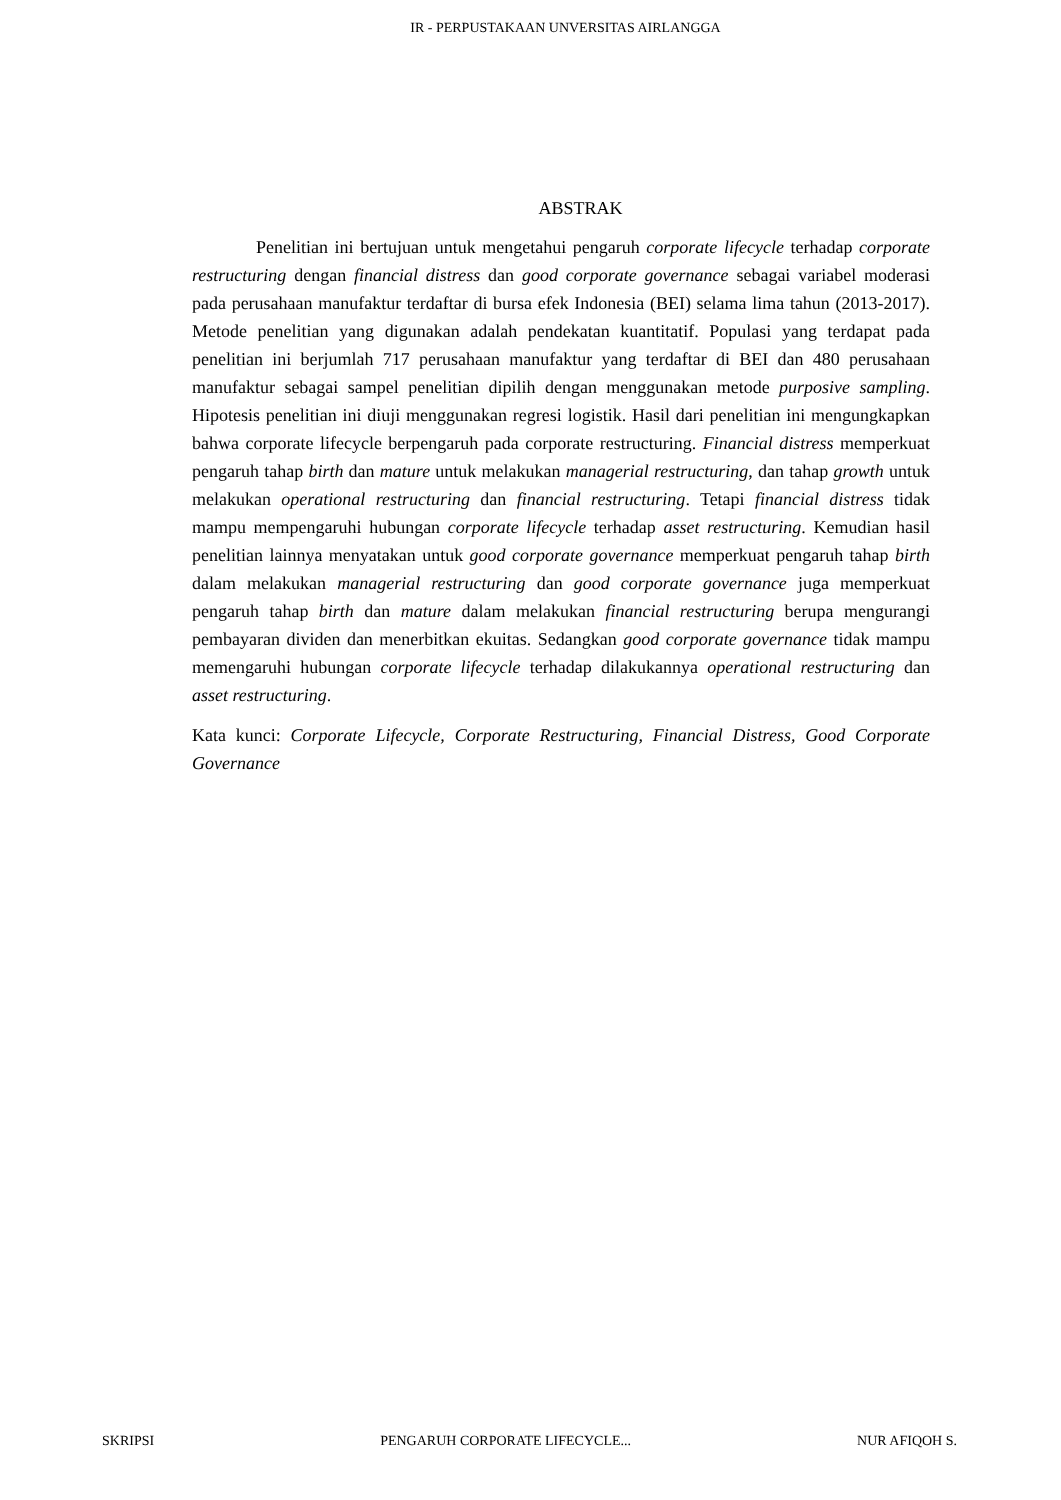IR - PERPUSTAKAAN UNVERSITAS AIRLANGGA
ABSTRAK
Penelitian ini bertujuan untuk mengetahui pengaruh corporate lifecycle terhadap corporate restructuring dengan financial distress dan good corporate governance sebagai variabel moderasi pada perusahaan manufaktur terdaftar di bursa efek Indonesia (BEI) selama lima tahun (2013-2017). Metode penelitian yang digunakan adalah pendekatan kuantitatif. Populasi yang terdapat pada penelitian ini berjumlah 717 perusahaan manufaktur yang terdaftar di BEI dan 480 perusahaan manufaktur sebagai sampel penelitian dipilih dengan menggunakan metode purposive sampling. Hipotesis penelitian ini diuji menggunakan regresi logistik. Hasil dari penelitian ini mengungkapkan bahwa corporate lifecycle berpengaruh pada corporate restructuring. Financial distress memperkuat pengaruh tahap birth dan mature untuk melakukan managerial restructuring, dan tahap growth untuk melakukan operational restructuring dan financial restructuring. Tetapi financial distress tidak mampu mempengaruhi hubungan corporate lifecycle terhadap asset restructuring. Kemudian hasil penelitian lainnya menyatakan untuk good corporate governance memperkuat pengaruh tahap birth dalam melakukan managerial restructuring dan good corporate governance juga memperkuat pengaruh tahap birth dan mature dalam melakukan financial restructuring berupa mengurangi pembayaran dividen dan menerbitkan ekuitas. Sedangkan good corporate governance tidak mampu memengaruhi hubungan corporate lifecycle terhadap dilakukannya operational restructuring dan asset restructuring.
Kata kunci: Corporate Lifecycle, Corporate Restructuring, Financial Distress, Good Corporate Governance
SKRIPSI PENGARUH CORPORATE LIFECYCLE... NUR AFIQOH S.